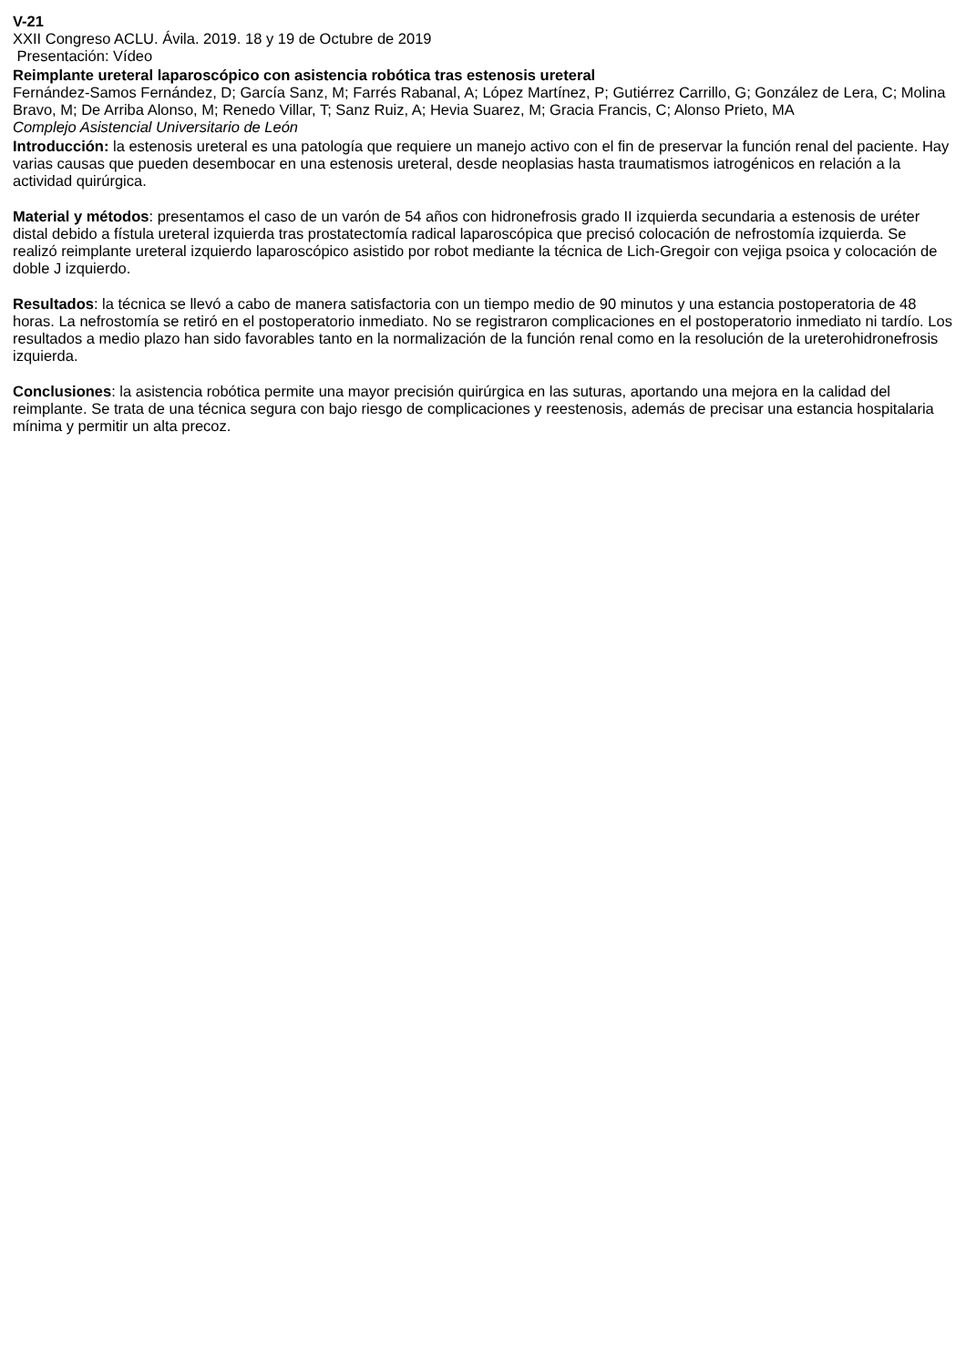V-21
XXII Congreso ACLU. Ávila. 2019. 18 y 19 de Octubre de 2019
Presentación: Vídeo
Reimplante ureteral laparoscópico con asistencia robótica tras estenosis ureteral
Fernández-Samos Fernández, D; García Sanz, M; Farrés Rabanal, A; López Martínez, P; Gutiérrez Carrillo, G; González de Lera, C; Molina Bravo, M; De Arriba Alonso, M; Renedo Villar, T; Sanz Ruiz, A; Hevia Suarez, M; Gracia Francis, C; Alonso Prieto, MA
Complejo Asistencial Universitario de León
Introducción: la estenosis ureteral es una patología que requiere un manejo activo con el fin de preservar la función renal del paciente. Hay varias causas que pueden desembocar en una estenosis ureteral, desde neoplasias hasta traumatismos iatrogénicos en relación a la actividad quirúrgica.
Material y métodos: presentamos el caso de un varón de 54 años con hidronefrosis grado II izquierda secundaria a estenosis de uréter distal debido a fístula ureteral izquierda tras prostatectomía radical laparoscópica que precisó colocación de nefrostomía izquierda. Se realizó reimplante ureteral izquierdo laparoscópico asistido por robot mediante la técnica de Lich-Gregoir con vejiga psoica y colocación de doble J izquierdo.
Resultados: la técnica se llevó a cabo de manera satisfactoria con un tiempo medio de 90 minutos y una estancia postoperatoria de 48 horas. La nefrostomía se retiró en el postoperatorio inmediato. No se registraron complicaciones en el postoperatorio inmediato ni tardío. Los resultados a medio plazo han sido favorables tanto en la normalización de la función renal como en la resolución de la ureterohidronefrosis izquierda.
Conclusiones: la asistencia robótica permite una mayor precisión quirúrgica en las suturas, aportando una mejora en la calidad del reimplante. Se trata de una técnica segura con bajo riesgo de complicaciones y reestenosis, además de precisar una estancia hospitalaria mínima y permitir un alta precoz.